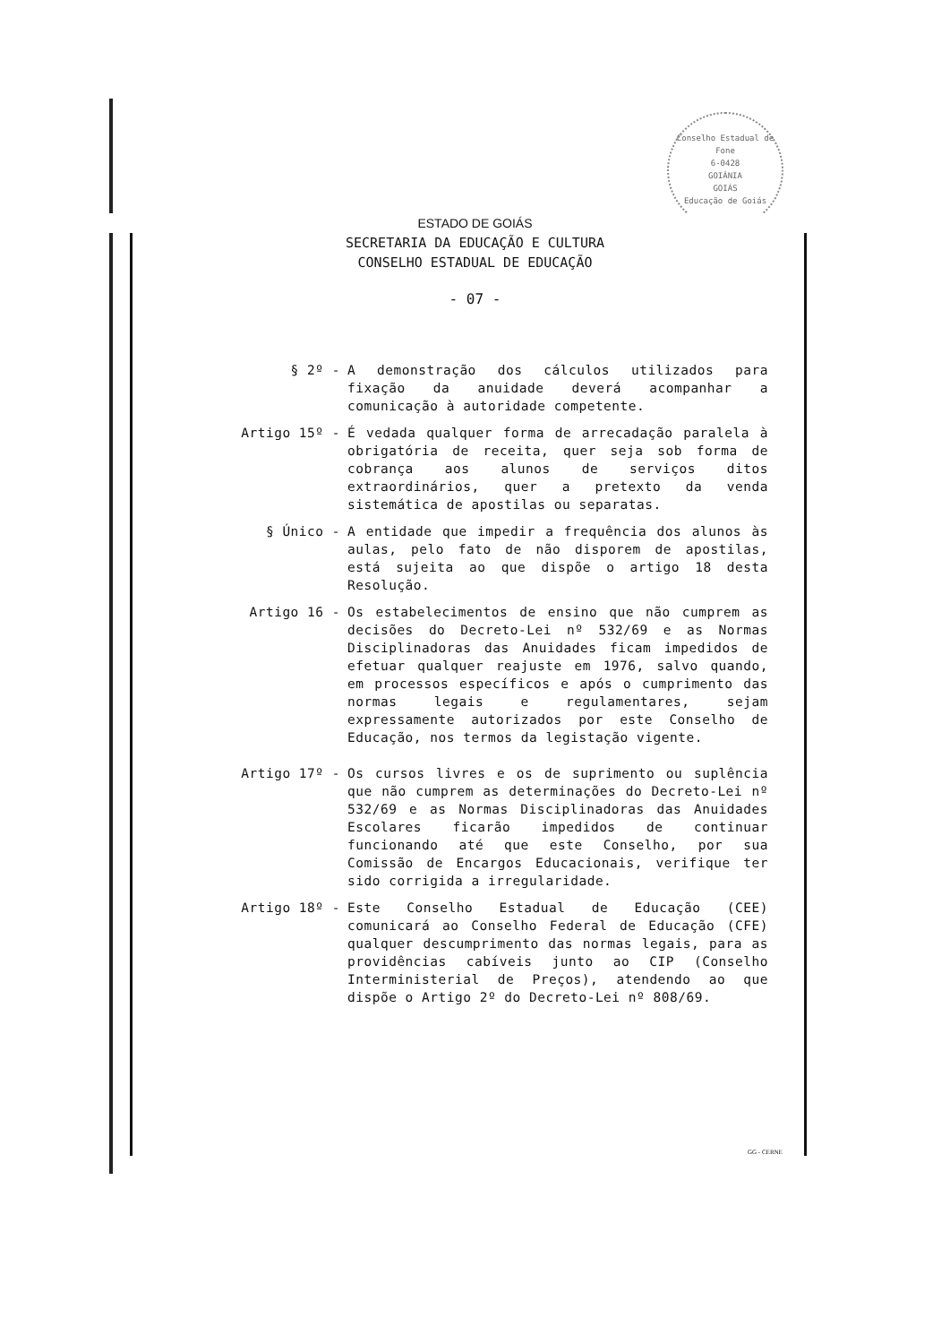Conselho Estadual de
Fone
6-0428
GOIÂNIA
GOIÁS
Educação de Goiás
ESTADO DE GOIÁS
SECRETARIA DA EDUCAÇÃO E CULTURA
CONSELHO ESTADUAL DE EDUCAÇÃO
- 07 -
§ 2º - A demonstração dos cálculos utilizados para fixação da anuidade deverá acompanhar a comunicação à autoridade competente.
Artigo 15º - É vedada qualquer forma de arrecadação paralela à obrigatória de receita, quer seja sob forma de cobrança aos alunos de serviços ditos extraordinários, quer a pretexto da venda sistemática de apostilas ou separatas.
§ Único - A entidade que impedir a frequência dos alunos às aulas, pelo fato de não disporem de apostilas, está sujeita ao que dispõe o artigo 18 desta Resolução.
Artigo 16 - Os estabelecimentos de ensino que não cumprem as decisões do Decreto-Lei nº 532/69 e as Normas Disciplinadoras das Anuidades ficam impedidos de efetuar qualquer reajuste em 1976, salvo quando, em processos específicos e após o cumprimento das normas legais e regulamentares, sejam expressamente autorizados por este Conselho de Educação, nos termos da legistação vigente.
Artigo 17º - Os cursos livres e os de suprimento ou suplência que não cumprem as determinações do Decreto-Lei nº 532/69 e as Normas Disciplinadoras das Anuidades Escolares ficarão impedidos de continuar funcionando até que este Conselho, por sua Comissão de Encargos Educacionais, verifique ter sido corrigida a irregularidade.
Artigo 18º - Este Conselho Estadual de Educação (CEE) comunicará ao Conselho Federal de Educação (CFE) qualquer descumprimento das normas legais, para as providências cabíveis junto ao CIP (Conselho Interministerial de Preços), atendendo ao que dispõe o Artigo 2º do Decreto-Lei nº 808/69.
GG - CERNE